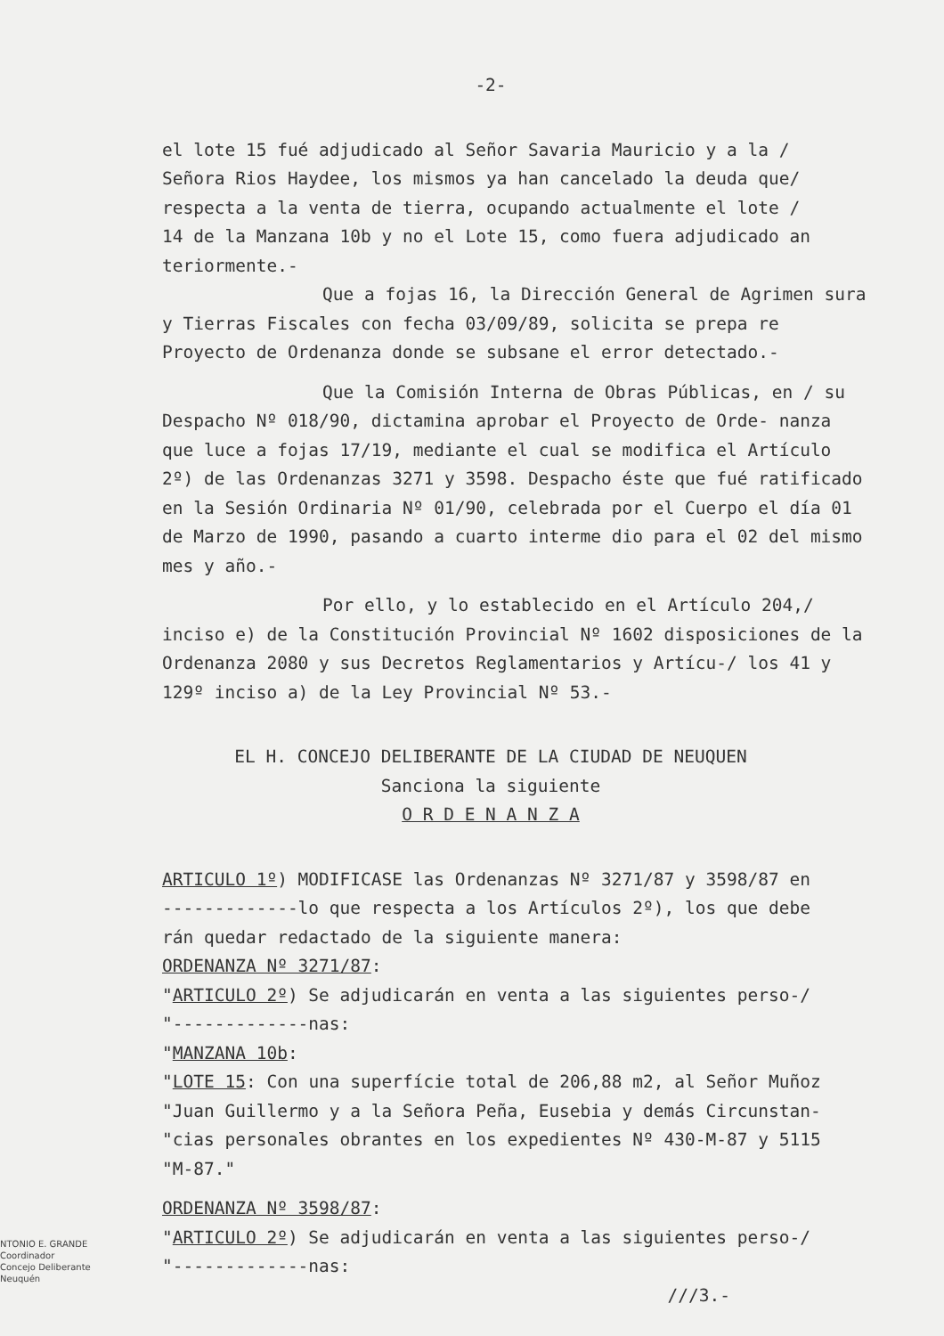-2-
el lote 15 fué adjudicado al Señor Savaria Mauricio y a la /
Señora Rios Haydee, los mismos ya han cancelado la deuda que/
respecta a la venta de tierra, ocupando actualmente el lote /
14 de la Manzana 10b y no el Lote 15, como fuera adjudicado an
teriormente.-
Que a fojas 16, la Dirección General de Agrimen sura y Tierras Fiscales con fecha 03/09/89, solicita se prepa re Proyecto de Ordenanza donde se subsane el error detectado.-
Que la Comisión Interna de Obras Públicas, en / su Despacho Nº 018/90, dictamina aprobar el Proyecto de Orde- nanza que luce a fojas 17/19, mediante el cual se modifica el Artículo 2º) de las Ordenanzas 3271 y 3598. Despacho éste que fué ratificado en la Sesión Ordinaria Nº 01/90, celebrada por el Cuerpo el día 01 de Marzo de 1990, pasando a cuarto interme dio para el 02 del mismo mes y año.-
Por ello, y lo establecido en el Artículo 204,/ inciso e) de la Constitución Provincial Nº 1602 disposiciones de la Ordenanza 2080 y sus Decretos Reglamentarios y Artícu-/ los 41 y 129º inciso a) de la Ley Provincial Nº 53.-
EL H. CONCEJO DELIBERANTE DE LA CIUDAD DE NEUQUEN
Sanciona la siguiente
O R D E N A N Z A
ARTICULO 1º) MODIFICASE las Ordenanzas Nº 3271/87 y 3598/87 en
-------------lo que respecta a los Artículos 2º), los que debe
rán quedar redactado de la siguiente manera:
ORDENANZA Nº 3271/87:
"ARTICULO 2º) Se adjudicarán en venta a las siguientes perso-/
"-------------nas:
"MANZANA 10b:
"LOTE 15: Con una superfície total de 206,88 m2, al Señor Muñoz
"Juan Guillermo y a la Señora Peña, Eusebia y demás Circunstan-
"cias personales obrantes en los expedientes Nº 430-M-87 y 5115
"M-87."
ORDENANZA Nº 3598/87:
"ARTICULO 2º) Se adjudicarán en venta a las siguientes perso-/
"-------------nas:
///3.-
NTONIO E. GRANDE
Coordinador
Concejo Deliberante
Neuquén